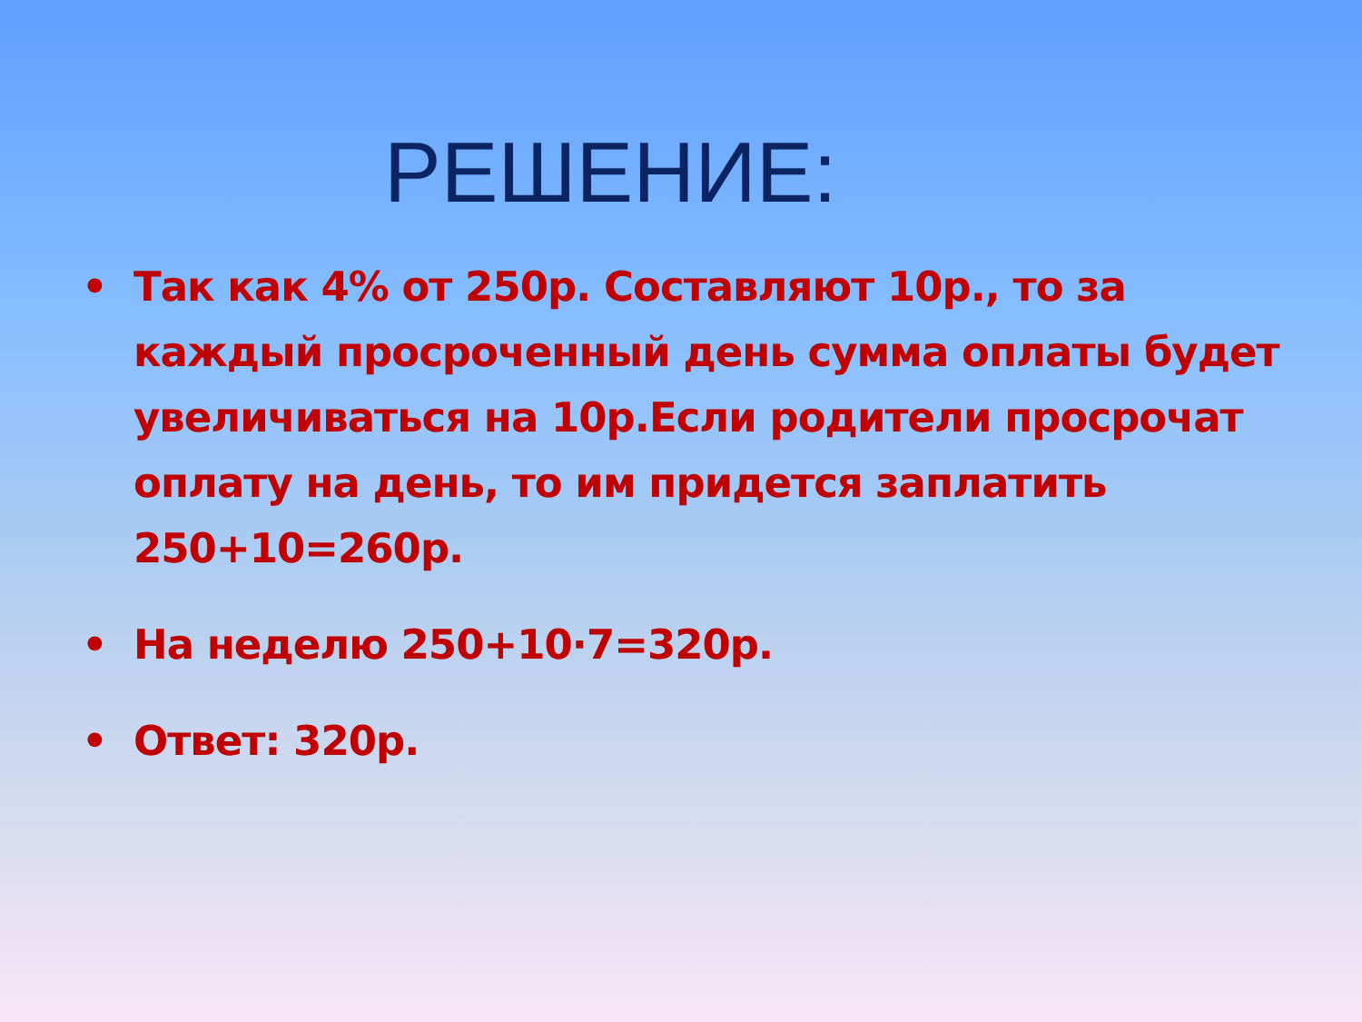РЕШЕНИЕ:
• Так как 4% от 250р. Составляют 10р., то за каждый просроченный день сумма оплаты будет увеличиваться на 10р.Если родители просрочат оплату на день, то им придется заплатить 250+10=260р.
• На неделю 250+10·7=320р.
• Ответ: 320р.